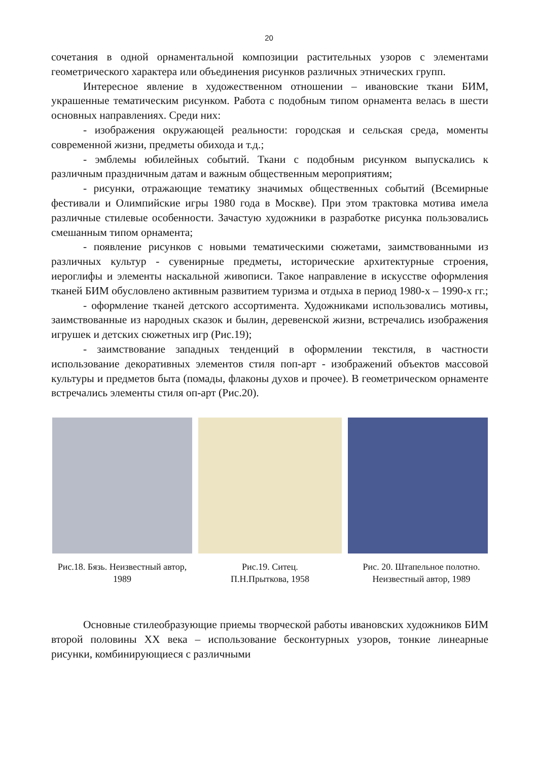20
сочетания в одной орнаментальной композиции растительных узоров с элементами геометрического характера или объединения рисунков различных этнических групп.
Интересное явление в художественном отношении – ивановские ткани БИМ, украшенные тематическим рисунком. Работа с подобным типом орнамента велась в шести основных направлениях. Среди них:
- изображения окружающей реальности: городская и сельская среда, моменты современной жизни, предметы обихода и т.д.;
- эмблемы юбилейных событий. Ткани с подобным рисунком выпускались к различным праздничным датам и важным общественным мероприятиям;
- рисунки, отражающие тематику значимых общественных событий (Всемирные фестивали и Олимпийские игры 1980 года в Москве). При этом трактовка мотива имела различные стилевые особенности. Зачастую художники в разработке рисунка пользовались смешанным типом орнамента;
- появление рисунков с новыми тематическими сюжетами, заимствованными из различных культур - сувенирные предметы, исторические архитектурные строения, иероглифы и элементы наскальной живописи. Такое направление в искусстве оформления тканей БИМ обусловлено активным развитием туризма и отдыха в период 1980-х – 1990-х гг.;
- оформление тканей детского ассортимента. Художниками использовались мотивы, заимствованные из народных сказок и былин, деревенской жизни, встречались изображения игрушек и детских сюжетных игр (Рис.19);
- заимствование западных тенденций в оформлении текстиля, в частности использование декоративных элементов стиля поп-арт - изображений объектов массовой культуры и предметов быта (помады, флаконы духов и прочее). В геометрическом орнаменте встречались элементы стиля оп-арт (Рис.20).
Рис.18. Бязь. Неизвестный автор, 1989
Рис.19. Ситец.
П.Н.Прыткова, 1958
Рис. 20. Штапельное полотно. Неизвестный автор, 1989
Основные стилеобразующие приемы творческой работы ивановских художников БИМ второй половины XX века – использование бесконтурных узоров, тонкие линеарные рисунки, комбинирующиеся с различными